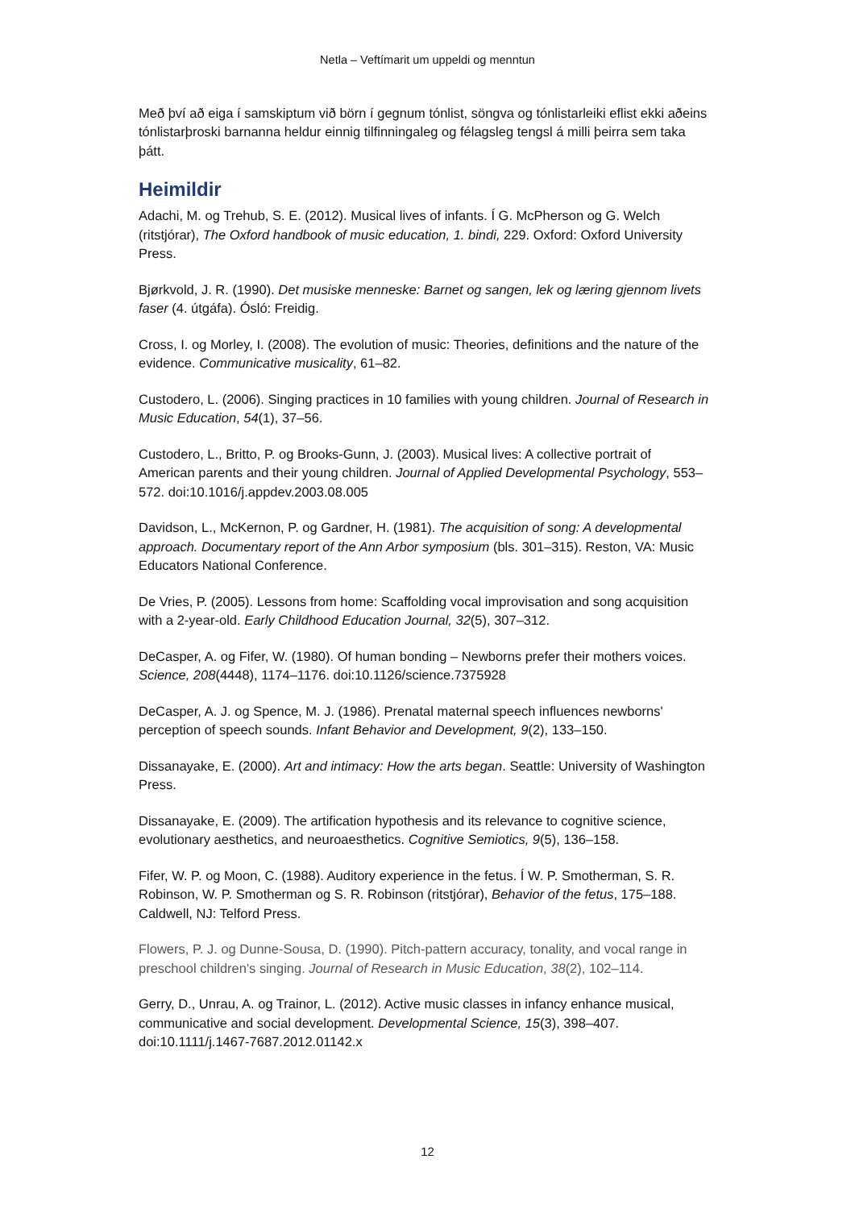Netla – Veftímarit um uppeldi og menntun
Með því að eiga í samskiptum við börn í gegnum tónlist, söngva og tónlistarleiki eflist ekki aðeins tónlistarþroski barnanna heldur einnig tilfinningaleg og félagsleg tengsl á milli þeirra sem taka þátt.
Heimildir
Adachi, M. og Trehub, S. E. (2012). Musical lives of infants. Í G. McPherson og G. Welch (ritstjórar), The Oxford handbook of music education, 1. bindi, 229. Oxford: Oxford University Press.
Bjørkvold, J. R. (1990). Det musiske menneske: Barnet og sangen, lek og læring gjennom livets faser (4. útgáfa). Ósló: Freidig.
Cross, I. og Morley, I. (2008). The evolution of music: Theories, definitions and the nature of the evidence. Communicative musicality, 61–82.
Custodero, L. (2006). Singing practices in 10 families with young children. Journal of Research in Music Education, 54(1), 37–56.
Custodero, L., Britto, P. og Brooks-Gunn, J. (2003). Musical lives: A collective portrait of American parents and their young children. Journal of Applied Developmental Psychology, 553–572. doi:10.1016/j.appdev.2003.08.005
Davidson, L., McKernon, P. og Gardner, H. (1981). The acquisition of song: A developmental approach. Documentary report of the Ann Arbor symposium (bls. 301–315). Reston, VA: Music Educators National Conference.
De Vries, P. (2005). Lessons from home: Scaffolding vocal improvisation and song acquisition with a 2-year-old. Early Childhood Education Journal, 32(5), 307–312.
DeCasper, A. og Fifer, W. (1980). Of human bonding – Newborns prefer their mothers voices. Science, 208(4448), 1174–1176. doi:10.1126/science.7375928
DeCasper, A. J. og Spence, M. J. (1986). Prenatal maternal speech influences newborns' perception of speech sounds. Infant Behavior and Development, 9(2), 133–150.
Dissanayake, E. (2000). Art and intimacy: How the arts began. Seattle: University of Washington Press.
Dissanayake, E. (2009). The artification hypothesis and its relevance to cognitive science, evolutionary aesthetics, and neuroaesthetics. Cognitive Semiotics, 9(5), 136–158.
Fifer, W. P. og Moon, C. (1988). Auditory experience in the fetus. Í W. P. Smotherman, S. R. Robinson, W. P. Smotherman og S. R. Robinson (ritstjórar), Behavior of the fetus, 175–188. Caldwell, NJ: Telford Press.
Flowers, P. J. og Dunne-Sousa, D. (1990). Pitch-pattern accuracy, tonality, and vocal range in preschool children's singing. Journal of Research in Music Education, 38(2), 102–114.
Gerry, D., Unrau, A. og Trainor, L. (2012). Active music classes in infancy enhance musical, communicative and social development. Developmental Science, 15(3), 398–407. doi:10.1111/j.1467-7687.2012.01142.x
12